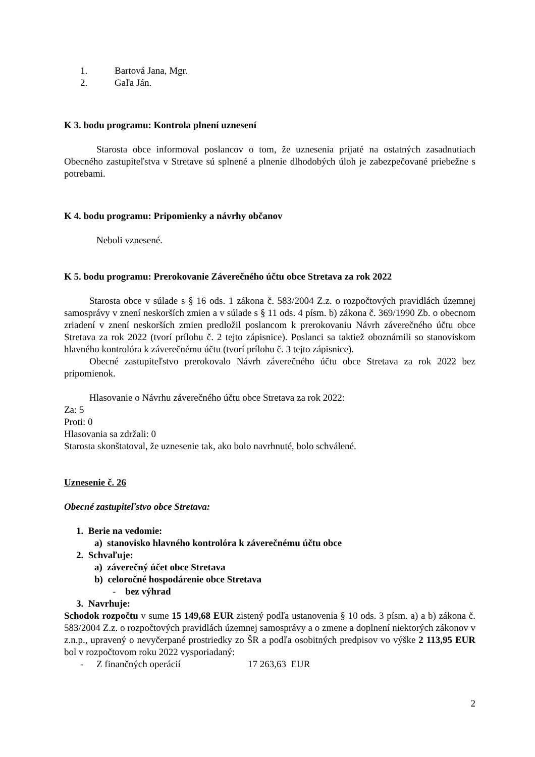1. Bartová Jana, Mgr.
2. Gaľa Ján.
K 3. bodu programu: Kontrola plnení uznesení
Starosta obce informoval poslancov o tom, že uznesenia prijaté na ostatných zasadnutiach Obecného zastupiteľstva v Stretave sú splnené a plnenie dlhodobých úloh je zabezpečované priebežne s potrebami.
K 4. bodu programu: Pripomienky a návrhy občanov
Neboli vznesené.
K 5. bodu programu: Prerokovanie Záverečného účtu obce Stretava za rok 2022
Starosta obce v súlade s § 16 ods. 1 zákona č. 583/2004 Z.z. o rozpočtových pravidlách územnej samosprávy v znení neskorších zmien a v súlade s § 11 ods. 4 písm. b) zákona č. 369/1990 Zb. o obecnom zriadení v znení neskorších zmien predložil poslancom k prerokovaniu Návrh záverečného účtu obce Stretava za rok 2022 (tvorí prílohu č. 2 tejto zápisnice). Poslanci sa taktiež oboznámili so stanoviskom hlavného kontrolóra k záverečnému účtu (tvorí prílohu č. 3 tejto zápisnice).
Obecné zastupiteľstvo prerokovalo Návrh záverečného účtu obce Stretava za rok 2022 bez pripomienok.
Hlasovanie o Návrhu záverečného účtu obce Stretava za rok 2022:
Za: 5
Proti: 0
Hlasovania sa zdržali: 0
Starosta skonštatoval, že uznesenie tak, ako bolo navrhnuté, bolo schválené.
Uznesenie č. 26
Obecné zastupiteľstvo obce Stretava:
1. Berie na vedomie:
a) stanovisko hlavného kontrolóra k záverečnému účtu obce
2. Schvaľuje:
a) záverečný účet obce Stretava
b) celoročné hospodárenie obce Stretava
- bez výhrad
3. Navrhuje:
Schodok rozpočtu v sume 15 149,68 EUR zistený podľa ustanovenia § 10 ods. 3 písm. a) a b) zákona č. 583/2004 Z.z. o rozpočtových pravidlách územnej samosprávy a o zmene a doplnení niektorých zákonov v z.n.p., upravený o nevyčerpané prostriedky zo ŠR a podľa osobitných predpisov vo výške 2 113,95 EUR bol v rozpočtovom roku 2022 vysporiadaný:
- Z finančných operácií 17 263,63 EUR
2